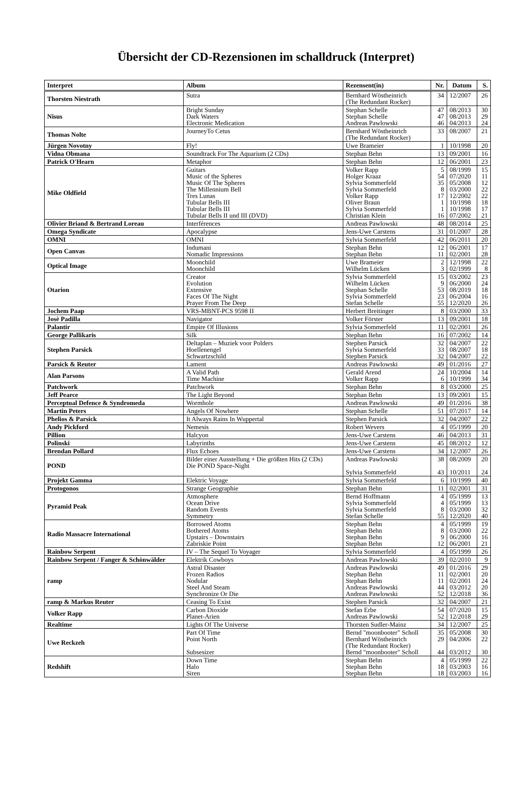Übersicht der CD-Rezensionen im schalldruck (Interpret)
| Interpret | Album | Rezensent(in) | Nr. | Datum | S. |
| --- | --- | --- | --- | --- | --- |
| Thorsten Niestrath | Sutra | Bernhard Wöstheinrich (The Redundant Rocker) | 34 | 12/2007 | 26 |
| Nisus | Bright Sunday Dark Waters Electronic Medication | Stephan Schelle Stephan Schelle Andreas Pawlowski | 47 47 46 | 08/2013 08/2013 04/2013 | 30 29 24 |
| Thomas Nolte | JourneyTo Cetus | Bernhard Wöstheinrich (The Redundant Rocker) | 33 | 08/2007 | 21 |
| Jürgen Novotny | Fly! | Uwe Brameier | 1 | 10/1998 | 20 |
| Vidna Obmana | Soundtrack For The Aquarium (2 CDs) | Stephan Behn | 13 | 09/2001 | 16 |
| Patrick O'Hearn | Metaphor | Stephan Behn | 12 | 06/2001 | 23 |
| Mike Oldfield | Guitars Music of the Spheres Music Of The Spheres The Millennium Bell Tres Lunas Tubular Bells III Tubular Bells III Tubular Bells II und III (DVD) | Volker Rapp Holger Kraaz Sylvia Sommerfeld Sylvia Sommerfeld Volker Rapp Oliver Braun Sylvia Sommerfeld Christian Klein | 5 54 35 8 17 1 1 16 | 08/1999 07/2020 05/2008 03/2000 12/2002 10/1998 10/1998 07/2002 | 15 11 12 22 22 18 17 21 |
| Olivier Briand & Bertrand Loreau | Interférences | Andreas Pawlowski | 48 | 08/2014 | 25 |
| Omega Syndicate | Apocalypse | Jens-Uwe Carstens | 31 | 01/2007 | 28 |
| OMNI | OMNI | Sylvia Sommerfeld | 42 | 06/2011 | 20 |
| Open Canvas | Indumani Nomadic Impressions | Stephan Behn Stephan Behn | 12 11 | 06/2001 02/2001 | 17 28 |
| Optical Image | Moonchild Moonchild | Uwe Brameier Wilhelm Lücken | 2 3 | 12/1998 02/1999 | 22 8 |
| Otarion | Creator Evolution Extensive Faces Of The Night Prayer From The Deep | Sylvia Sommerfeld Wilhelm Lücken Stephan Schelle Sylvia Sommerfeld Stefan Schelle | 15 9 53 23 55 | 03/2002 06/2000 08/2019 06/2004 12/2020 | 23 24 18 16 26 |
| Jochem Paap | VRS-MBNT-PCS 9598 II | Herbert Breitinger | 8 | 03/2000 | 33 |
| Josè Padilla | Navigator | Volker Förster | 13 | 09/2001 | 18 |
| Palantir | Empire Of Illusions | Sylvia Sommerfeld | 11 | 02/2001 | 26 |
| George Pallikaris | Silk | Stephan Behn | 16 | 07/2002 | 14 |
| Stephen Parsick | Deltaplan – Muziek voor Polders Hoellenengel Schwartzschild | Stephen Parsick Sylvia Sommerfeld Stephen Parsick | 32 33 32 | 04/2007 08/2007 04/2007 | 22 18 22 |
| Parsick & Reuter | Lament | Andreas Pawlowski | 49 | 01/2016 | 27 |
| Alan Parsons | A Valid Path Time Machine | Gerald Arend Volker Rapp | 24 6 | 10/2004 10/1999 | 14 34 |
| Patchwork | Patchwork | Stephan Behn | 8 | 03/2000 | 25 |
| Jeff Pearce | The Light Beyond | Stephan Behn | 13 | 09/2001 | 15 |
| Perceptual Defence & Syndromeda | Wormhole | Andreas Pawlowski | 49 | 01/2016 | 38 |
| Martin Peters | Angels Of Nowhere | Stephan Schelle | 51 | 07/2017 | 14 |
| Phelios & Parsick | It Always Rains In Wuppertal | Stephen Parsick | 32 | 04/2007 | 22 |
| Andy Pickford | Nemesis | Robert Wevers | 4 | 05/1999 | 20 |
| Pillion | Halcyon | Jens-Uwe Carstens | 46 | 04/2013 | 31 |
| Polinski | Labyrinths | Jens-Uwe Carstens | 45 | 08/2012 | 12 |
| Brendan Pollard | Flux Echoes | Jens-Uwe Carstens | 34 | 12/2007 | 26 |
| POND | Bilder einer Ausstellung + Die größten Hits (2 CDs) Die POND Space-Night | Andreas Pawlowski Sylvia Sommerfeld | 38 43 | 08/2009 10/2011 | 20 24 |
| Projekt Gamma | Elektric Voyage | Sylvia Sommerfeld | 6 | 10/1999 | 40 |
| Protogonos | Strange Geographie | Stephan Behn | 11 | 02/2001 | 31 |
| Pyramid Peak | Atmosphere Ocean Drive Random Events Symmetry | Bernd Hoffmann Sylvia Sommerfeld Sylvia Sommerfeld Stefan Schelle | 4 4 8 55 | 05/1999 05/1999 03/2000 12/2020 | 13 13 32 40 |
| Radio Massacre International | Borrowed Atoms Bothered Atoms Upstairs – Downstairs Zabriskie Point | Stephan Behn Stephan Behn Stephan Behn Stephan Behn | 4 8 9 12 | 05/1999 03/2000 06/2000 06/2001 | 19 22 16 21 |
| Rainbow Serpent | IV – The Sequel To Voyager | Sylvia Sommerfeld | 4 | 05/1999 | 26 |
| Rainbow Serpent / Fanger & Schönwälder | Elektrik Cowboys | Andreas Pawlowski | 39 | 02/2010 | 9 |
| ramp | Astral Disaster Frozen Radios Nodular Steel And Steam Synchronize Or Die | Andreas Pawlowski Stephan Behn Stephan Behn Andreas Pawlowski Andreas Pawlowski | 49 11 11 44 52 | 01/2016 02/2001 02/2001 03/2012 12/2018 | 29 20 24 20 36 |
| ramp & Markus Reuter | Ceasing To Exist | Stephen Parsick | 32 | 04/2007 | 21 |
| Volker Rapp | Carbon Dioxide Planet-Arien | Stefan Erbe Andreas Pawlowski | 54 52 | 07/2020 12/2018 | 15 29 |
| Realtime | Lights Of The Universe | Thorsten Sudler-Mainz | 34 | 12/2007 | 25 |
| Uwe Reckzeh | Part Of Time Point North Subsesizer | Bernd "moonbooter" Scholl Bernhard Wöstheinrich (The Redundant Rocker) Bernd "moonbooter" Scholl | 35 29 44 | 05/2008 04/2006 03/2012 | 30 22 30 |
| Redshift | Down Time Halo Siren | Stephan Behn Stephan Behn Stephan Behn | 4 18 18 | 05/1999 03/2003 03/2003 | 22 16 16 |